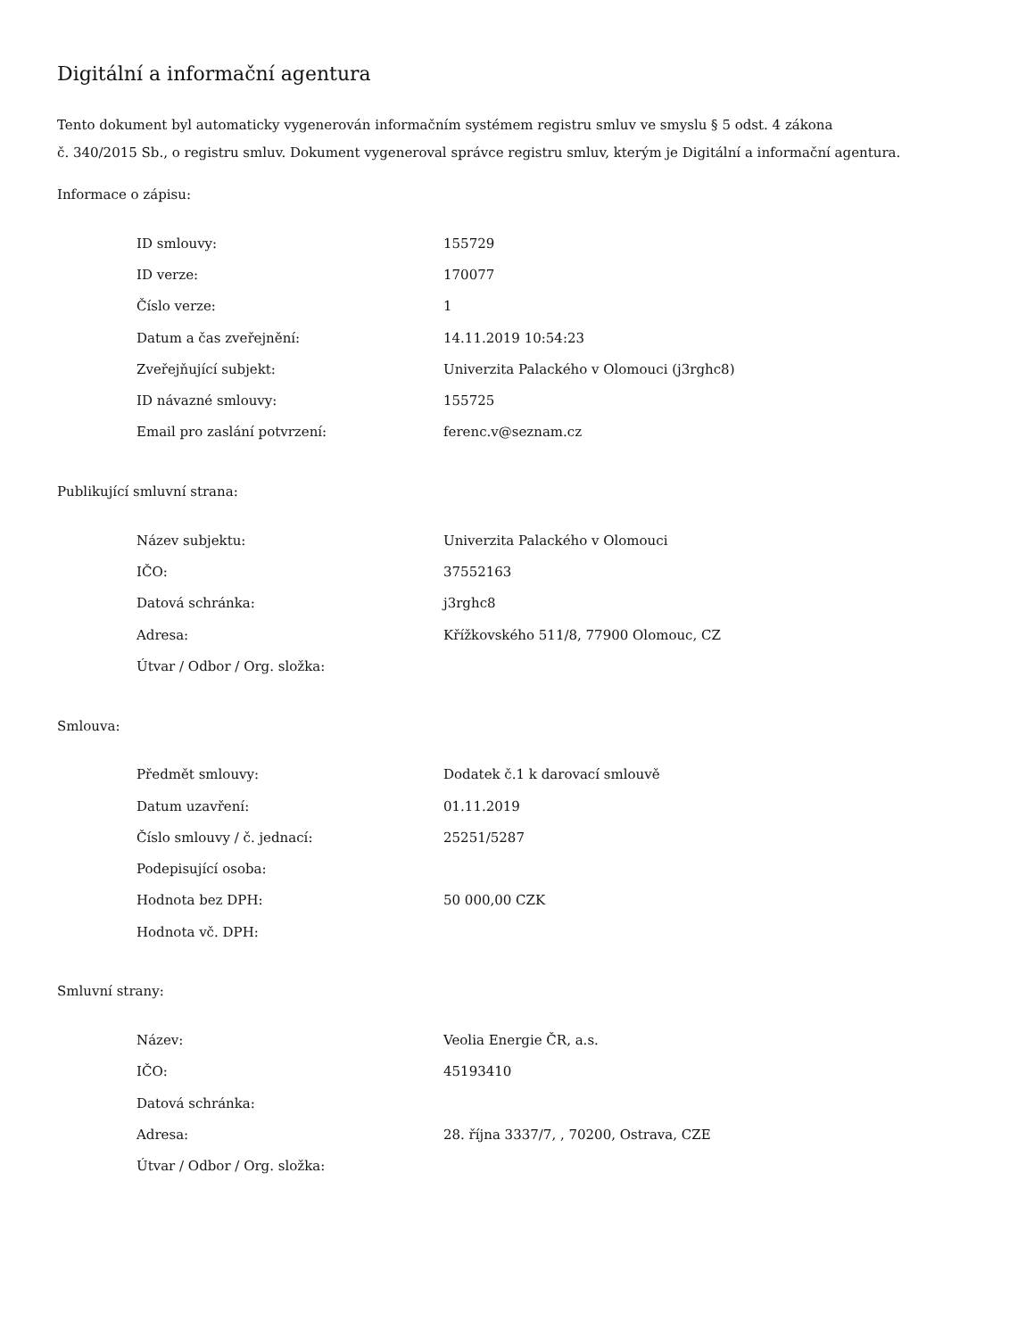Digitální a informační agentura
Tento dokument byl automaticky vygenerován informačním systémem registru smluv ve smyslu § 5 odst. 4 zákona
č. 340/2015 Sb., o registru smluv. Dokument vygeneroval správce registru smluv, kterým je Digitální a informační agentura.
Informace o zápisu:
| ID smlouvy: | 155729 |
| ID verze: | 170077 |
| Číslo verze: | 1 |
| Datum a čas zveřejnění: | 14.11.2019 10:54:23 |
| Zveřejňující subjekt: | Univerzita Palackého v Olomouci (j3rghc8) |
| ID návazné smlouvy: | 155725 |
| Email pro zaslání potvrzení: | ferenc.v@seznam.cz |
Publikující smluvní strana:
| Název subjektu: | Univerzita Palackého v Olomouci |
| IČO: | 37552163 |
| Datová schránka: | j3rghc8 |
| Adresa: | Křížkovského 511/8, 77900 Olomouc, CZ |
| Útvar / Odbor / Org. složka: | |
Smlouva:
| Předmět smlouvy: | Dodatek č.1 k darovací smlouvě |
| Datum uzavření: | 01.11.2019 |
| Číslo smlouvy / č. jednací: | 25251/5287 |
| Podepisující osoba: | |
| Hodnota bez DPH: | 50 000,00 CZK |
| Hodnota vč. DPH: | |
Smluvní strany:
| Název: | Veolia Energie ČR, a.s. |
| IČO: | 45193410 |
| Datová schránka: | |
| Adresa: | 28. října 3337/7, , 70200, Ostrava, CZE |
| Útvar / Odbor / Org. složka: | |